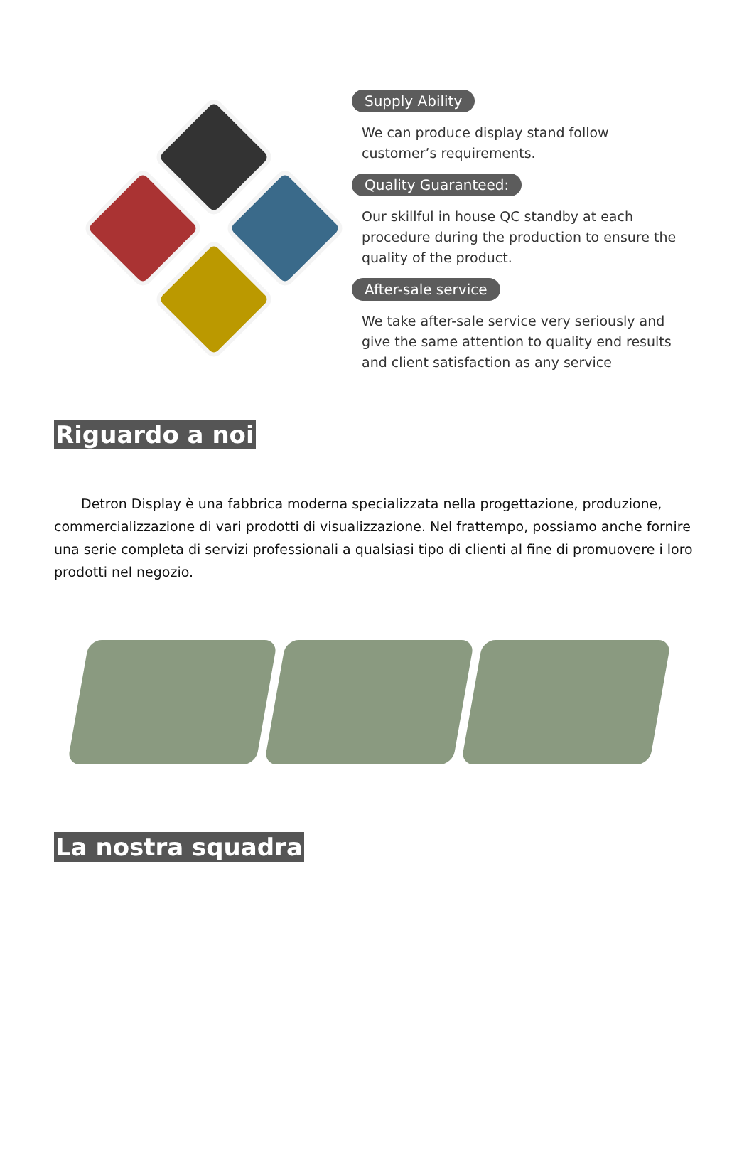Supply Ability
We can produce display stand follow customer’s requirements.
Quality Guaranteed:
Our skillful in house QC standby at each procedure during the production to ensure the quality of the product.
After-sale service
We take after-sale service very seriously and give the same attention to quality end results and client satisfaction as any service
Riguardo a noi
  Detron Display è una fabbrica moderna specializzata nella progettazione, produzione, commercializzazione di vari prodotti di visualizzazione. Nel frattempo, possiamo anche fornire una serie completa di servizi professionali a qualsiasi tipo di clienti al fine di promuovere i loro prodotti nel negozio.
La nostra squadra